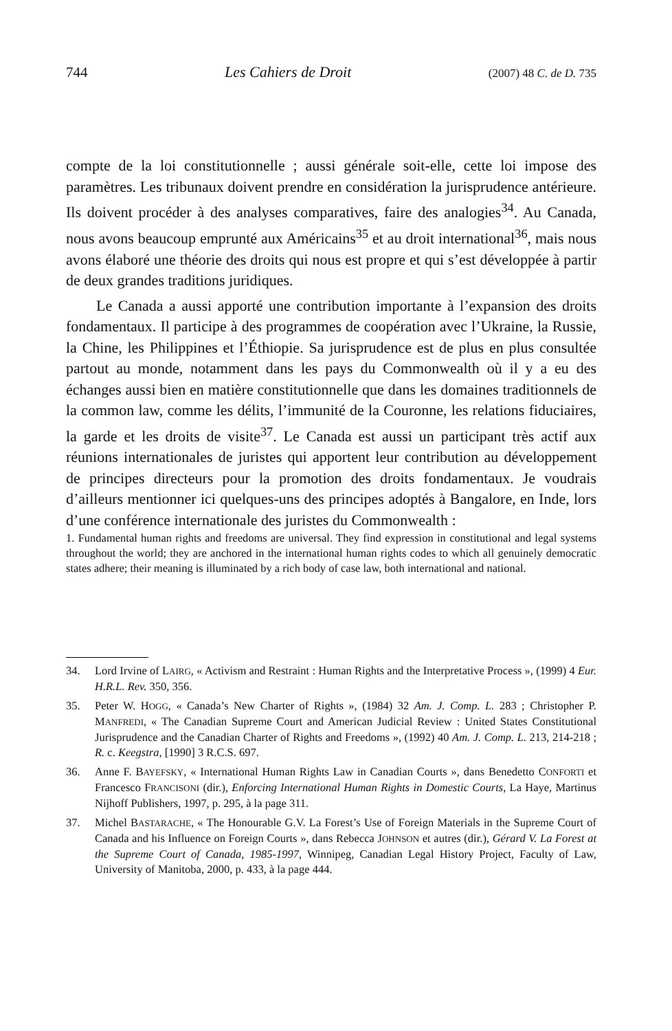744 Les Cahiers de Droit (2007) 48 C. de D. 735
compte de la loi constitutionnelle ; aussi générale soit-elle, cette loi impose des paramètres. Les tribunaux doivent prendre en considération la jurisprudence antérieure. Ils doivent procéder à des analyses comparatives, faire des analogies<sup>34</sup>. Au Canada, nous avons beaucoup emprunté aux Américains<sup>35</sup> et au droit international<sup>36</sup>, mais nous avons élaboré une théorie des droits qui nous est propre et qui s’est développée à partir de deux grandes traditions juridiques.
Le Canada a aussi apporté une contribution importante à l’expansion des droits fondamentaux. Il participe à des programmes de coopération avec l’Ukraine, la Russie, la Chine, les Philippines et l’Éthiopie. Sa jurisprudence est de plus en plus consultée partout au monde, notamment dans les pays du Commonwealth où il y a eu des échanges aussi bien en matière constitutionnelle que dans les domaines traditionnels de la common law, comme les délits, l’immunité de la Couronne, les relations fiduciaires, la garde et les droits de visite<sup>37</sup>. Le Canada est aussi un participant très actif aux réunions internationales de juristes qui apportent leur contribution au développement de principes directeurs pour la promotion des droits fondamentaux. Je voudrais d’ailleurs mentionner ici quelques-uns des principes adoptés à Bangalore, en Inde, lors d’une conférence internationale des juristes du Commonwealth :
1. Fundamental human rights and freedoms are universal. They find expression in constitutional and legal systems throughout the world; they are anchored in the international human rights codes to which all genuinely democratic states adhere; their meaning is illuminated by a rich body of case law, both international and national.
34. Lord Irvine of LAIRG, « Activism and Restraint : Human Rights and the Interpretative Process », (1999) 4 Eur. H.R.L. Rev. 350, 356.
35. Peter W. HOGG, « Canada’s New Charter of Rights », (1984) 32 Am. J. Comp. L. 283 ; Christopher P. MANFREDI, « The Canadian Supreme Court and American Judicial Review : United States Constitutional Jurisprudence and the Canadian Charter of Rights and Freedoms », (1992) 40 Am. J. Comp. L. 213, 214-218 ; R. c. Keegstra, [1990] 3 R.C.S. 697.
36. Anne F. BAYEFSKY, « International Human Rights Law in Canadian Courts », dans Benedetto CONFORTI et Francesco FRANCISONI (dir.), Enforcing International Human Rights in Domestic Courts, La Haye, Martinus Nijhoff Publishers, 1997, p. 295, à la page 311.
37. Michel BASTARACHE, « The Honourable G.V. La Forest’s Use of Foreign Materials in the Supreme Court of Canada and his Influence on Foreign Courts », dans Rebecca JOHNSON et autres (dir.), Gérard V. La Forest at the Supreme Court of Canada, 1985-1997, Winnipeg, Canadian Legal History Project, Faculty of Law, University of Manitoba, 2000, p. 433, à la page 444.